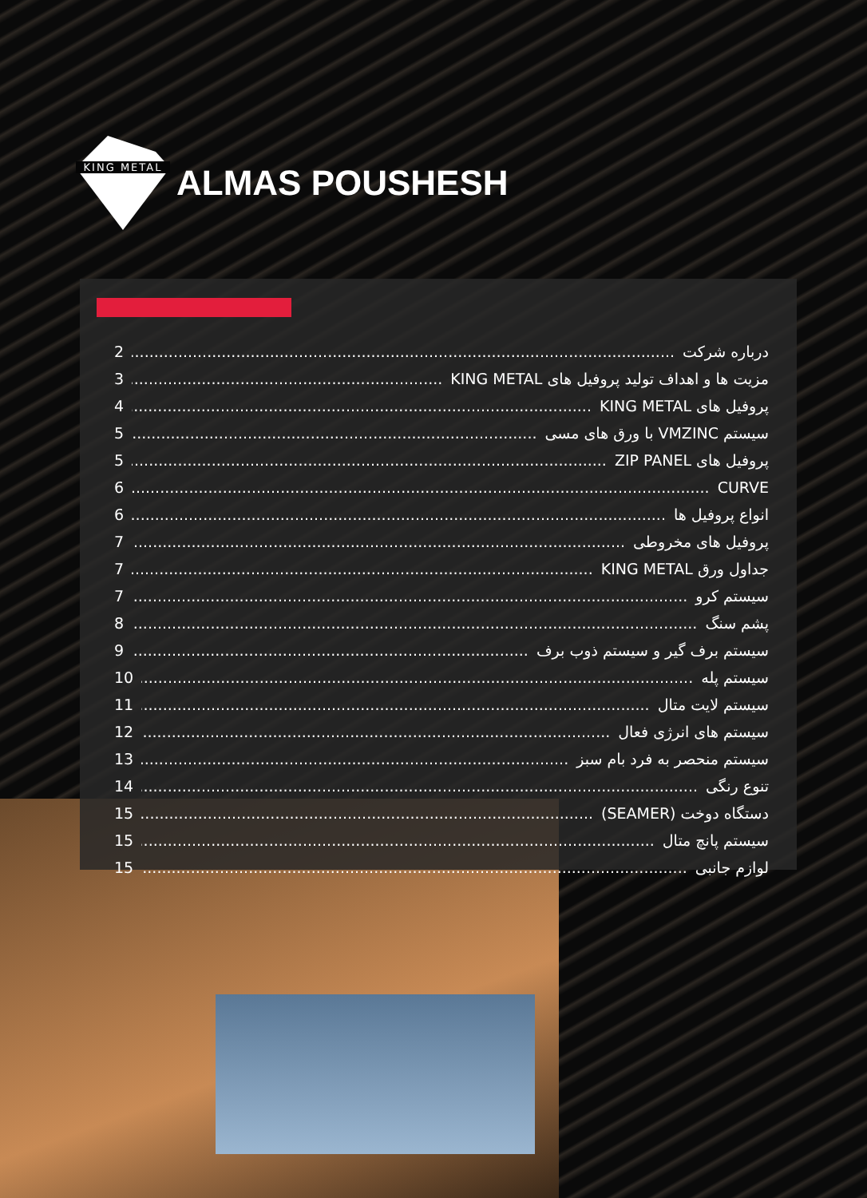KING METAL
ALMAS POUSHESH
درباره شرکت 2
مزیت ها و اهداف تولید پروفیل های KING METAL 3
پروفیل های KING METAL 4
سیستم VMZINC با ورق های مسی 5
پروفیل های ZIP PANEL 5
CURVE 6
انواع پروفیل ها 6
پروفیل های مخروطی 7
جداول ورق KING METAL 7
سیستم کرو 7
پشم سنگ 8
سیستم برف گیر و سیستم ذوب برف 9
سیستم پله 10
سیستم لایت متال 11
سیستم های انرژی فعال 12
سیستم منحصر به فرد بام سبز 13
تنوع رنگی 14
دستگاه دوخت (SEAMER) 15
سیستم پانچ متال 15
لوازم جانبی 15